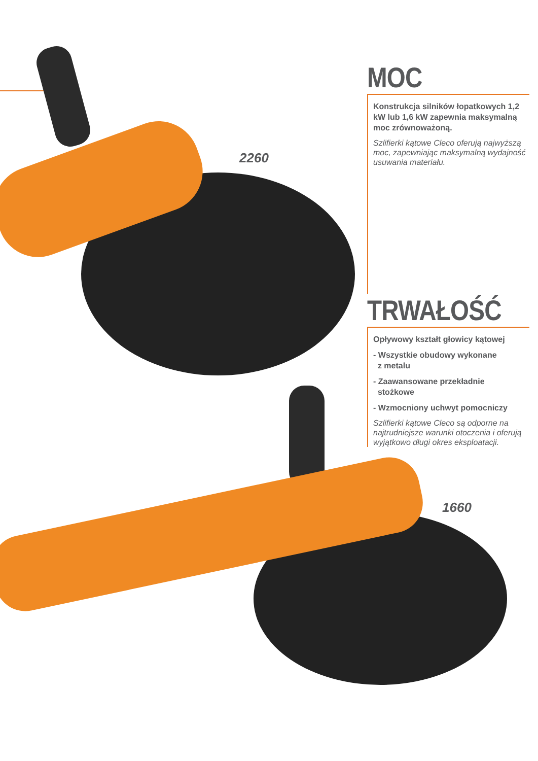2260
1660
MOC
Konstrukcja silników łopatkowych 1,2 kW lub 1,6 kW zapewnia maksymalną moc zrównoważoną.
Szlifierki kątowe Cleco oferują najwyższą moc, zapewniając maksymalną wydajność usuwania materiału.
TRWAŁOŚĆ
Opływowy kształt głowicy kątowej
- Wszystkie obudowy wykonane
z metalu
- Zaawansowane przekładnie
stożkowe
- Wzmocniony uchwyt pomocniczy
Szlifierki kątowe Cleco są odporne na najtrudniejsze warunki otoczenia i oferują wyjątkowo długi okres eksploatacji.